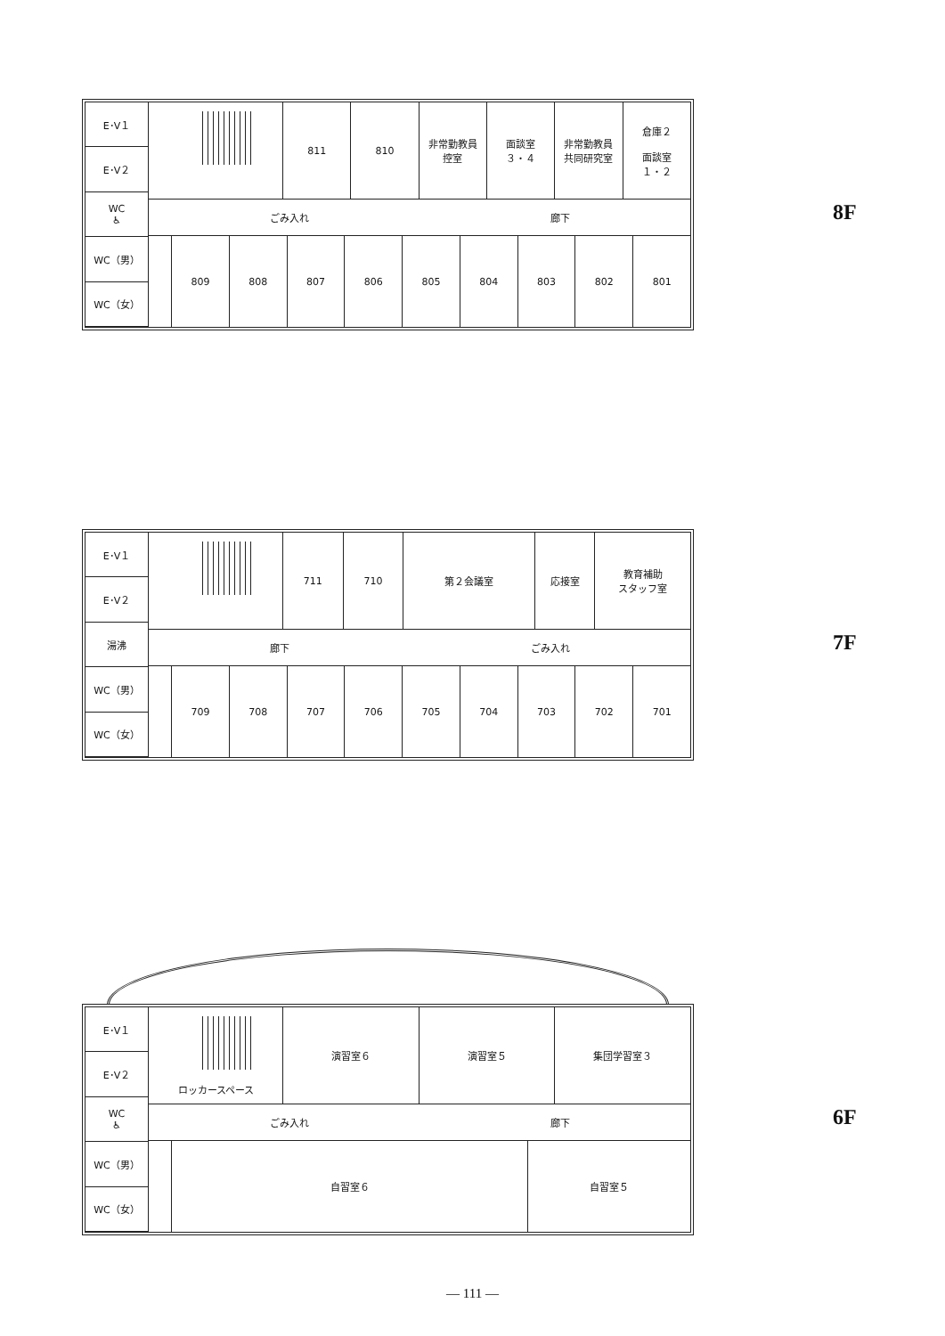E･V１
E･V２
WC
♿
WC（男）
WC（女）
811 810 非常勤教員
控室
面談室
３・４
非常勤教員
共同研究室
倉庫２
面談室
１・２
ごみ入れ 廊下
809 808 807 806 805 804 803 802 801
8F
E･V１
E･V２
湯沸
WC（男）
WC（女）
711 710 第２会議室 応接室 教育補助
スタッフ室
廊下 ごみ入れ
709 708 707 706 705 704 703 702 701
7F
E･V１
E･V２
WC
♿
WC（男）
WC（女）
ロッカースペース 演習室６ 演習室５ 集団学習室３
ごみ入れ 廊下
自習室６ 自習室５
6F
— 111 —